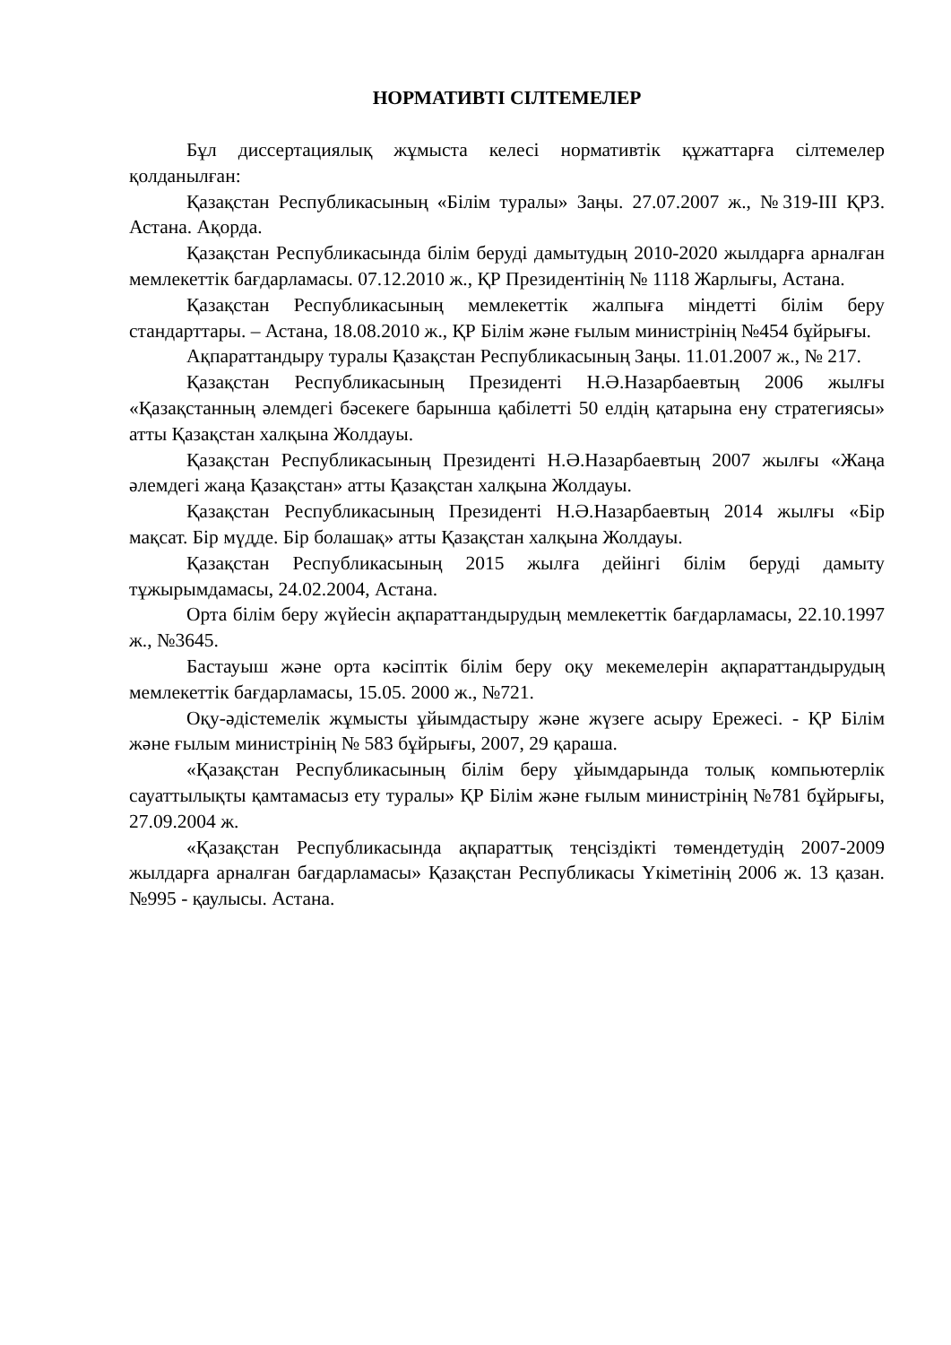НОРМАТИВТІ СІЛТЕМЕЛЕР
Бұл диссертациялық жұмыста келесі нормативтік құжаттарға сілтемелер қолданылған:
Қазақстан Республикасының «Білім туралы» Заңы. 27.07.2007 ж., №319-III ҚРЗ. Астана. Ақорда.
Қазақстан Республикасында білім беруді дамытудың 2010-2020 жылдарға арналған мемлекеттік бағдарламасы. 07.12.2010 ж., ҚР Президентінің № 1118 Жарлығы, Астана.
Қазақстан Республикасының мемлекеттік жалпыға міндетті білім беру стандарттары. – Астана, 18.08.2010 ж., ҚР Білім және ғылым министрінің №454 бұйрығы.
Ақпараттандыру туралы Қазақстан Республикасының Заңы. 11.01.2007 ж., № 217.
Қазақстан Республикасының Президенті Н.Ә.Назарбаевтың 2006 жылғы «Қазақстанның әлемдегі бәсекеге барынша қабілетті 50 елдің қатарына ену стратегиясы» атты Қазақстан халқына Жолдауы.
Қазақстан Республикасының Президенті Н.Ә.Назарбаевтың 2007 жылғы «Жаңа әлемдегі жаңа Қазақстан» атты Қазақстан халқына Жолдауы.
Қазақстан Республикасының Президенті Н.Ә.Назарбаевтың 2014 жылғы «Бір мақсат. Бір мүдде. Бір болашақ» атты Қазақстан халқына Жолдауы.
Қазақстан Республикасының 2015 жылға дейінгі білім беруді дамыту тұжырымдамасы, 24.02.2004, Астана.
Орта білім беру жүйесін ақпараттандырудың мемлекеттік бағдарламасы, 22.10.1997 ж., №3645.
Бастауыш және орта кәсіптік білім беру оқу мекемелерін ақпараттандырудың мемлекеттік бағдарламасы, 15.05. 2000 ж., №721.
Оқу-әдістемелік жұмысты ұйымдастыру және жүзеге асыру Ережесі. - ҚР Білім және ғылым министрінің № 583 бұйрығы, 2007, 29 қараша.
«Қазақстан Республикасының білім беру ұйымдарында толық компьютерлік сауаттылықты қамтамасыз ету туралы» ҚР Білім және ғылым министрінің №781 бұйрығы, 27.09.2004 ж.
«Қазақстан Республикасында ақпараттық теңсіздікті төмендетудің 2007-2009 жылдарға арналған бағдарламасы» Қазақстан Республикасы Үкіметінің 2006 ж. 13 қазан. №995 - қаулысы. Астана.